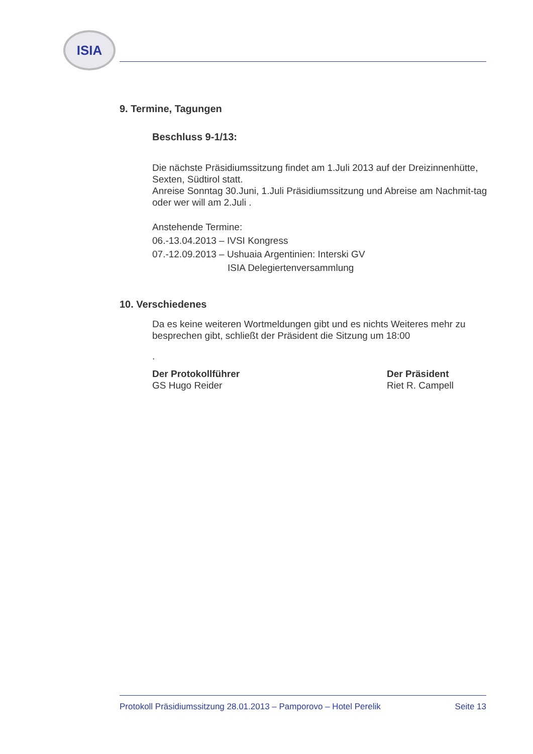ISIA
9. Termine, Tagungen
Beschluss 9-1/13:
Die nächste Präsidiumssitzung findet am 1.Juli 2013 auf der Dreizinnenhütte, Sexten, Südtirol statt.
Anreise Sonntag 30.Juni, 1.Juli Präsidiumssitzung und Abreise am Nachmit-tag oder wer will am 2.Juli .
Anstehende Termine:
06.-13.04.2013 – IVSI Kongress
07.-12.09.2013 – Ushuaia Argentinien: Interski GV
ISIA Delegiertenversammlung
10. Verschiedenes
Da es keine weiteren Wortmeldungen gibt und es nichts Weiteres mehr zu besprechen gibt, schließt der Präsident die Sitzung um 18:00
.
Der Protokollführer
GS Hugo Reider
Der Präsident
Riet R. Campell
Protokoll Präsidiumssitzung 28.01.2013 – Pamporovo – Hotel Perelik Seite 13